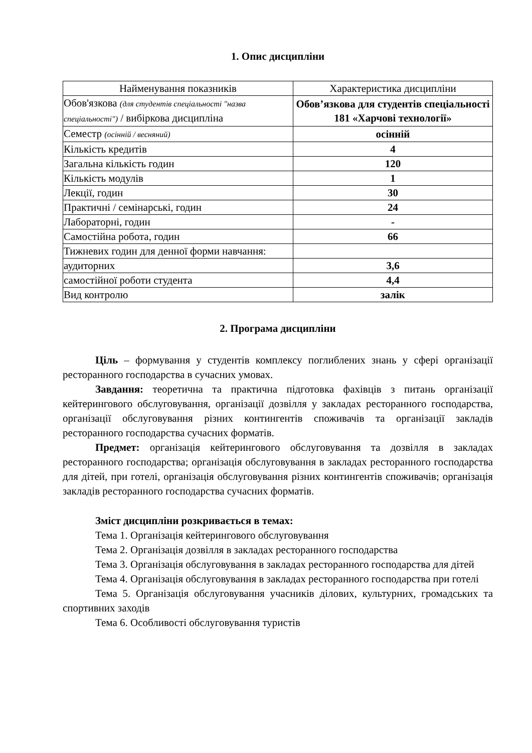1. Опис дисципліни
| Найменування показників | Характеристика дисципліни |
| Обов'язкова (для студентів спеціальності "назва спеціальності") / вибіркова дисципліна | Обов’язкова для студентів спеціальності 181 «Харчові технології» |
| Семестр (осінній / весняний) | осінній |
| Кількість кредитів | 4 |
| Загальна кількість годин | 120 |
| Кількість модулів | 1 |
| Лекції, годин | 30 |
| Практичні / семінарські, годин | 24 |
| Лабораторні, годин | - |
| Самостійна робота, годин | 66 |
| Тижневих годин для денної форми навчання: | |
| аудиторних | 3,6 |
| самостійної роботи студента | 4,4 |
| Вид контролю | залік |
2. Програма дисципліни
Ціль – формування у студентів комплексу поглиблених знань у сфері організації ресторанного господарства в сучасних умовах.
Завдання: теоретична та практична підготовка фахівців з питань організації кейтерингового обслуговування, організації дозвілля у закладах ресторанного господарства, організації обслуговування різних контингентів споживачів та організації закладів ресторанного господарства сучасних форматів.
Предмет: організація кейтерингового обслуговування та дозвілля в закладах ресторанного господарства; організація обслуговування в закладах ресторанного господарства для дітей, при готелі, організація обслуговування різних контингентів споживачів; організація закладів ресторанного господарства сучасних форматів.
Зміст дисципліни розкривається в темах:
Тема 1. Організація кейтерингового обслуговування
Тема 2. Організація дозвілля в закладах ресторанного господарства
Тема 3. Організація обслуговування в закладах ресторанного господарства для дітей
Тема 4. Організація обслуговування в закладах ресторанного господарства при готелі
Тема 5. Організація обслуговування учасників ділових, культурних, громадських та спортивних заходів
Тема 6. Особливості обслуговування туристів